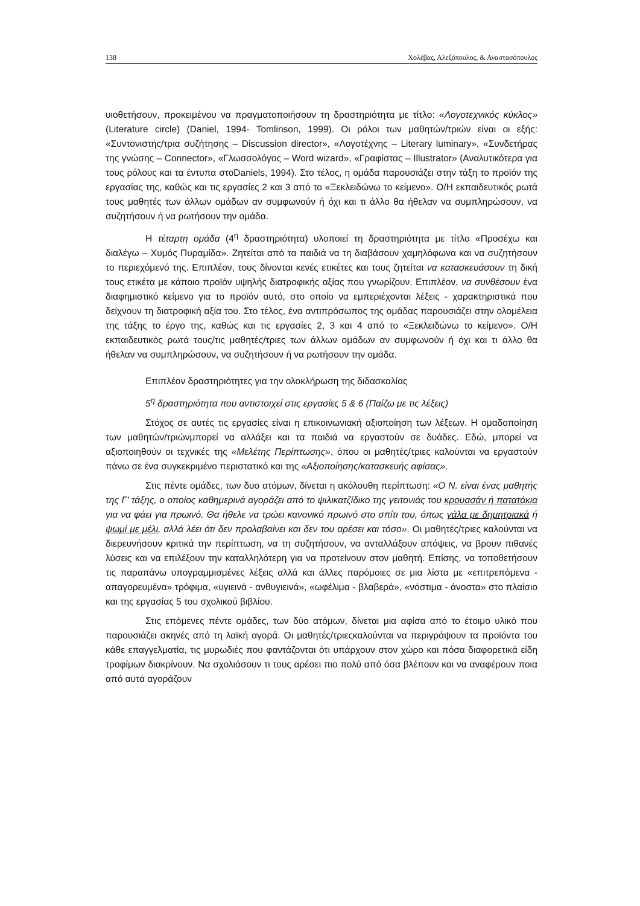138 Χολέβας, Αλεξόπουλος, & Αναστασόπουλος
υιοθετήσουν, προκειμένου να πραγματοποιήσουν τη δραστηριότητα με τίτλο: «Λογοτεχνικός κύκλος» (Literature circle) (Daniel, 1994· Tomlinson, 1999). Οι ρόλοι των μαθητών/τριών είναι οι εξής: «Συντονιστής/τρια συζήτησης – Discussion director», «Λογοτέχνης – Literary luminary», «Συνδετήρας της γνώσης – Connector», «Γλωσσολόγος – Word wizard», «Γραφίστας – Illustrator» (Αναλυτικότερα για τους ρόλους και τα έντυπα στοDaniels, 1994). Στο τέλος, η ομάδα παρουσιάζει στην τάξη το προϊόν της εργασίας της, καθώς και τις εργασίες 2 και 3 από το «Ξεκλειδώνω το κείμενο». Ο/Η εκπαιδευτικός ρωτά τους μαθητές των άλλων ομάδων αν συμφωνούν ή όχι και τι άλλο θα ήθελαν να συμπληρώσουν, να συζητήσουν ή να ρωτήσουν την ομάδα.
Η τέταρτη ομάδα (4<sup>η</sup> δραστηριότητα) υλοποιεί τη δραστηριότητα με τίτλο «Προσέχω και διαλέγω – Χυμός Πυραμίδα». Ζητείται από τα παιδιά να τη διαβάσουν χαμηλόφωνα και να συζητήσουν το περιεχόμενό της. Επιπλέον, τους δίνονται κενές ετικέτες και τους ζητείται να κατασκευάσουν τη δική τους ετικέτα με κάποιο προϊόν υψηλής διατροφικής αξίας που γνωρίζουν. Επιπλέον, να συνθέσουν ένα διαφημιστικό κείμενο για το προϊόν αυτό, στο οποίο να εμπεριέχονται λέξεις - χαρακτηριστικά που δείχνουν τη διατροφική αξία του. Στο τέλος, ένα αντιπρόσωπος της ομάδας παρουσιάζει στην ολομέλεια της τάξης το έργο της, καθώς και τις εργασίες 2, 3 και 4 από το «Ξεκλειδώνω το κείμενο». Ο/Η εκπαιδευτικός ρωτά τους/τις μαθητές/τριες των άλλων ομάδων αν συμφωνούν ή όχι και τι άλλο θα ήθελαν να συμπληρώσουν, να συζητήσουν ή να ρωτήσουν την ομάδα.
Επιπλέον δραστηριότητες για την ολοκλήρωση της διδασκαλίας
5<sup>η</sup> δραστηριότητα που αντιστοιχεί στις εργασίες 5 & 6 (Παίζω με τις λέξεις)
Στόχος σε αυτές τις εργασίες είναι η επικοινωνιακή αξιοποίηση των λέξεων. Η ομαδοποίηση των μαθητών/τριώνμπορεί να αλλάξει και τα παιδιά να εργαστούν σε δυάδες. Εδώ, μπορεί να αξιοποιηθούν οι τεχνικές της «Μελέτης Περίπτωσης», όπου οι μαθητές/τριες καλούνται να εργαστούν πάνω σε ένα συγκεκριμένο περιστατικό και της «Αξιοποίησης/κατασκευής αφίσας».
Στις πέντε ομάδες, των δυο ατόμων, δίνεται η ακόλουθη περίπτωση: «Ο Ν. είναι ένας μαθητής της Γ’ τάξης, ο οποίος καθημερινά αγοράζει από το ψιλικατζίδικο της γειτονιάς του κρουασάν ή πατατάκια για να φάει για πρωινό. Θα ήθελε να τρώει κανονικό πρωινό στο σπίτι του, όπως γάλα με δημητριακά ή ψωμί με μέλι, αλλά λέει ότι δεν προλαβαίνει και δεν του αρέσει και τόσο». Οι μαθητές/τριες καλούνται να διερευνήσουν κριτικά την περίπτωση, να τη συζητήσουν, να ανταλλάξουν απόψεις, να βρουν πιθανές λύσεις και να επιλέξουν την καταλληλότερη για να προτείνουν στον μαθητή. Επίσης, να τοποθετήσουν τις παραπάνω υπογραμμισμένες λέξεις αλλά και άλλες παρόμοιες σε μια λίστα με «επιτρεπόμενα - απαγορευμένα» τρόφιμα, «υγιεινά - ανθυγιεινά», «ωφέλιμα - βλαβερά», «νόστιμα - άνοστα» στο πλαίσιο και της εργασίας 5 του σχολικού βιβλίου.
Στις επόμενες πέντε ομάδες, των δύο ατόμων, δίνεται μια αφίσα από το έτοιμο υλικό που παρουσιάζει σκηνές από τη λαϊκή αγορά. Οι μαθητές/τριεςκαλούνται να περιγράψουν τα προϊόντα του κάθε επαγγελματία, τις μυρωδιές που φαντάζονται ότι υπάρχουν στον χώρο και πόσα διαφορετικά είδη τροφίμων διακρίνουν. Να σχολιάσουν τι τους αρέσει πιο πολύ από όσα βλέπουν και να αναφέρουν ποια από αυτά αγοράζουν